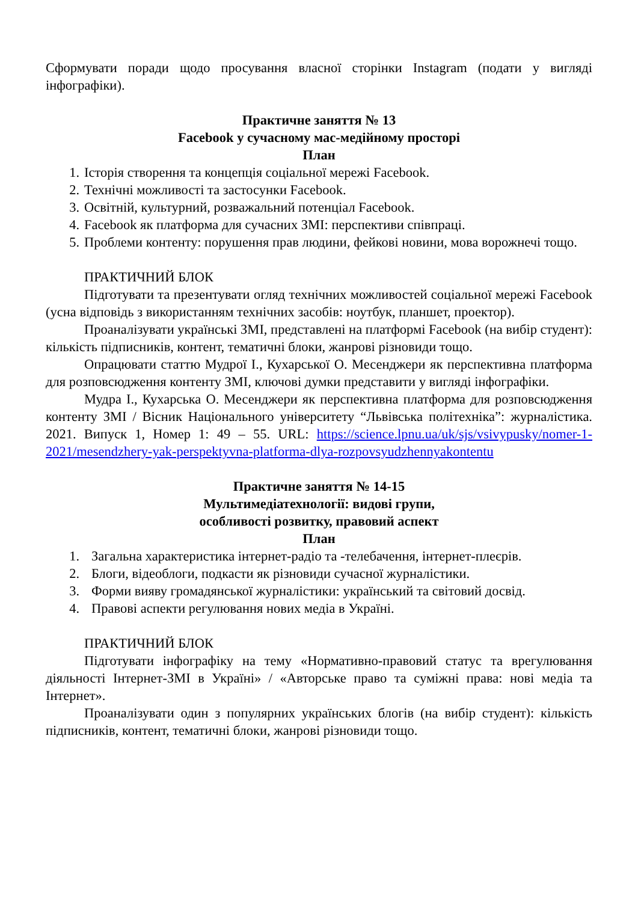Сформувати поради щодо просування власної сторінки Instagram (подати у вигляді інфографіки).
Практичне заняття № 13
Facebook у сучасному мас-медійному просторі
План
1. Історія створення та концепція соціальної мережі Facebook.
2. Технічні можливості та застосунки Facebook.
3. Освітній, культурний, розважальний потенціал Facebook.
4. Facebook як платформа для сучасних ЗМІ: перспективи співпраці.
5. Проблеми контенту: порушення прав людини, фейкові новини, мова ворожнечі тощо.
ПРАКТИЧНИЙ БЛОК
Підготувати та презентувати огляд технічних можливостей соціальної мережі Facebook (усна відповідь з використанням технічних засобів: ноутбук, планшет, проектор).
Проаналізувати українські ЗМІ, представлені на платформі Facebook (на вибір студент): кількість підписників, контент, тематичні блоки, жанрові різновиди тощо.
Опрацювати статтю Мудрої І., Кухарської О. Месенджери як перспективна платформа для розповсюдження контенту ЗМІ, ключові думки представити у вигляді інфографіки.
Мудра І., Кухарська О. Месенджери як перспективна платформа для розповсюдження контенту ЗМІ / Вісник Національного університету “Львівська політехніка”: журналістика. 2021. Випуск 1, Номер 1: 49 – 55. URL: https://science.lpnu.ua/uk/sjs/vsivypusky/nomer-1-2021/mesendzhery-yak-perspektyvna-platforma-dlya-rozpovsyudzhennyakontentu
Практичне заняття № 14-15
Мультимедіатехнології: видові групи,
особливості розвитку, правовий аспект
План
1. Загальна характеристика інтернет-радіо та -телебачення, інтернет-плеєрів.
2. Блоги, відеоблоги, подкасти як різновиди сучасної журналістики.
3. Форми вияву громадянської журналістики: український та світовий досвід.
4. Правові аспекти регулювання нових медіа в Україні.
ПРАКТИЧНИЙ БЛОК
Підготувати інфографіку на тему «Нормативно-правовий статус та врегулювання діяльності Інтернет-ЗМІ в Україні» / «Авторське право та суміжні права: нові медіа та Інтернет».
Проаналізувати один з популярних українських блогів (на вибір студент): кількість підписників, контент, тематичні блоки, жанрові різновиди тощо.